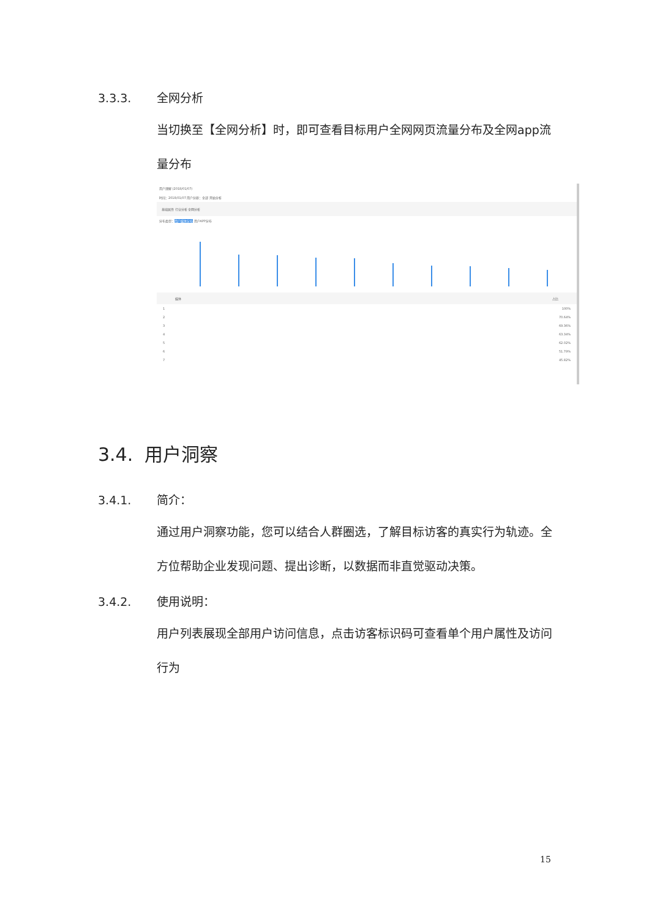3.3.3. 全网分析
当切换至【全网分析】时，即可查看目标用户全网网页流量分布及全网app流量分布
用户理解 (2018/01/07)
时间：2018/01/07 用户分群：全部 开始分析
基础属性 行业分析 全网分析
分布类型：用户媒体分布 用户APP分布
媒体 占比
1 100%
2 70.64%
3 69.36%
4 63.34%
5 62.02%
6 51.79%
7 45.82%
3.4. 用户洞察
3.4.1. 简介：
通过用户洞察功能，您可以结合人群圈选，了解目标访客的真实行为轨迹。全方位帮助企业发现问题、提出诊断，以数据而非直觉驱动决策。
3.4.2. 使用说明：
用户列表展现全部用户访问信息，点击访客标识码可查看单个用户属性及访问行为
15